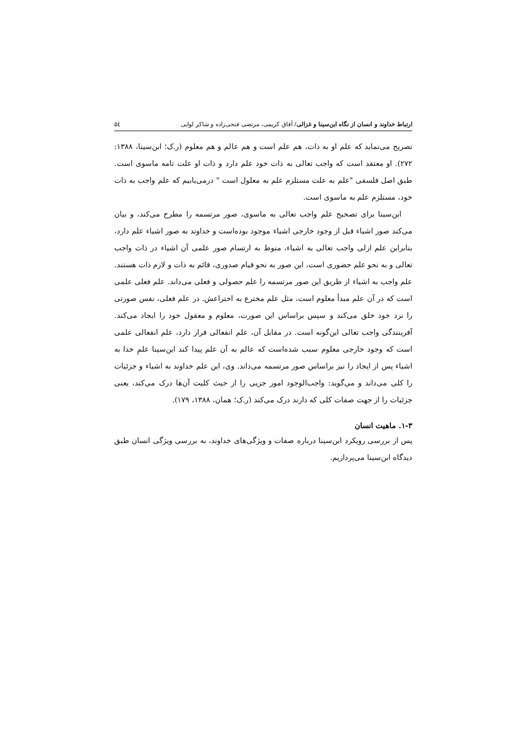ارتباط خداوند و انسان از نگاه ابن‌سینا و غزالی/ آفاق کریمی، مرتضی فتحی‌زاده و شاکر لوایی ۵٤
تصریح می‌نماید که علم او به ذات، هم علم است و هم عالم و هم معلوم (ر.ک؛ ابن‌سینا، ۱۳۸۸: ۲۷۲). او معتقد است که واجب تعالی به ذات خود علم دارد و ذات او علت تامه ماسوی است. طبق اصل فلسفی "علم به علت مستلزم علم به معلول است " درمی‌یابیم که علم واجب به ذات خود، مستلزم علم به ماسوی است.
ابن‌سینا برای تصحیح علم واجب تعالی به ماسوی، صور مرتسمه را مطرح می‌کند، و بیان می‌کند صور اشیاء قبل از وجود خارجی اشیاء موجود بوده‌است و خداوند به صور اشیاء علم دارد، بنابراین علم ازلی واجب تعالی به اشیاء، منوط به ارتسام صور علمی آن اشیاء در ذات واجب تعالی و به نحو علم حضوری است، این صور به نحو قیام صدوری، قائم به ذات و لازم ذات هستند. علم واجب به اشیاء از طریق این صور مرتسمه را علم حصولی و فعلی می‌داند. علم فعلی علمی است که در آن علم مبدأ معلوم است، مثل علم مخترع به اختراعش. در علم فعلی، نفس صورتی را نزد خود خلق می‌کند و سپس براساس این صورت، معلوم و معقول خود را ایجاد می‌کند. آفرینندگی واجب تعالی این‌گونه است. در مقابل آن، علم انفعالی قرار دارد، علم انفعالی علمی است که وجود خارجی معلوم سبب شده‌است که عالم به آن علم پیدا کند ابن‌سینا علمِ خدا به اشیاء پس از ایجاد را نیز براساس صور مرتسمه می‌داند. وی، این علم خداوند به اشیاء و جزئیات را کلی می‌داند و می‌گوید: واجب‌الوجود امور جزیی را از حیث کلیت آن‌ها درک می‌کند، یعنی جزئیات را از جهت صفات کلی که دارند درک می‌کند (ر.ک؛ همان، ۱۳۸۸، ۱۷۹).
۱-۳. ماهیت انسان
پس از بررسی رویکرد ابن‌سینا درباره صفات و ویژگی‌های خداوند، به بررسی ویژگی انسان طبق دیدگاه ابن‌سینا می‌پردازیم.